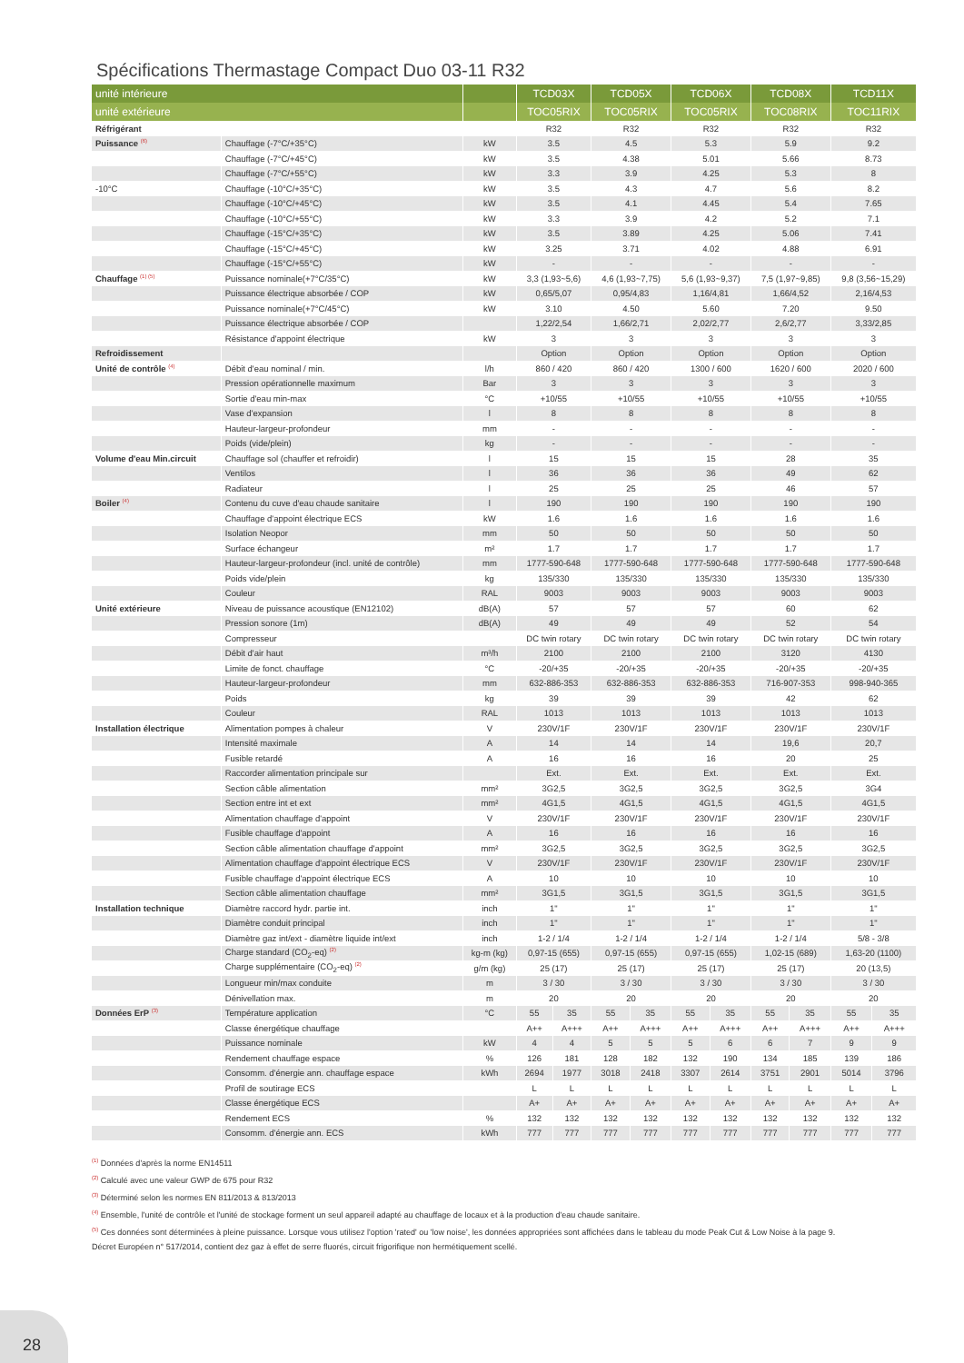Spécifications Thermastage Compact Duo 03-11 R32
| unité intérieure | | | TCD03X | | TCD05X | | TCD06X | | TCD08X | | TCD11X | |
| --- | --- | --- | --- | --- | --- | --- | --- | --- | --- | --- | --- | --- |
| unité extérieure | | | TOC05RIX | | TOC05RIX | | TOC05RIX | | TOC08RIX | | TOC11RIX | |
| Réfrigérant | | | R32 | | R32 | | R32 | | R32 | | R32 | |
| Puissance <sup>(6)</sup> | Chauffage (-7°C/+35°C) | kW | 3.5 | | 4.5 | | 5.3 | | 5.9 | | 9.2 | |
| | Chauffage (-7°C/+45°C) | kW | 3.5 | | 4.38 | | 5.01 | | 5.66 | | 8.73 | |
| | Chauffage (-7°C/+55°C) | kW | 3.3 | | 3.9 | | 4.25 | | 5.3 | | 8 | |
| -10°C | Chauffage (-10°C/+35°C) | kW | 3.5 | | 4.3 | | 4.7 | | 5.6 | | 8.2 | |
| | Chauffage (-10°C/+45°C) | kW | 3.5 | | 4.1 | | 4.45 | | 5.4 | | 7.65 | |
| | Chauffage (-10°C/+55°C) | kW | 3.3 | | 3.9 | | 4.2 | | 5.2 | | 7.1 | |
| | Chauffage (-15°C/+35°C) | kW | 3.5 | | 3.89 | | 4.25 | | 5.06 | | 7.41 | |
| | Chauffage (-15°C/+45°C) | kW | 3.25 | | 3.71 | | 4.02 | | 4.88 | | 6.91 | |
| | Chauffage (-15°C/+55°C) | kW | - | | - | | - | | - | | - | |
| Chauffage <sup>(1) (5)</sup> | Puissance nominale(+7°C/35°C) | kW | 3,3 (1,93~5,6) | | 4,6 (1,93~7,75) | | 5,6 (1,93~9,37) | | 7,5 (1,97~9,85) | | 9,8 (3,56~15,29) | |
| | Puissance électrique absorbée / COP | kW | 0,65/5,07 | | 0,95/4,83 | | 1,16/4,81 | | 1,66/4,52 | | 2,16/4,53 | |
| | Puissance nominale(+7°C/45°C) | kW | 3.10 | | 4.50 | | 5.60 | | 7.20 | | 9.50 | |
| | Puissance électrique absorbée / COP | | 1,22/2,54 | | 1,66/2,71 | | 2,02/2,77 | | 2,6/2,77 | | 3,33/2,85 | |
| | Résistance d'appoint électrique | kW | 3 | | 3 | | 3 | | 3 | | 3 | |
| Refroidissement | | | Option | | Option | | Option | | Option | | Option | |
| Unité de contrôle <sup>(4)</sup> | Débit d'eau nominal / min. | l/h | 860 / 420 | | 860 / 420 | | 1300 / 600 | | 1620 / 600 | | 2020 / 600 | |
| | Pression opérationnelle maximum | Bar | 3 | | 3 | | 3 | | 3 | | 3 | |
| | Sortie d'eau min-max | °C | +10/55 | | +10/55 | | +10/55 | | +10/55 | | +10/55 | |
| | Vase d'expansion | l | 8 | | 8 | | 8 | | 8 | | 8 | |
| | Hauteur-largeur-profondeur | mm | - | | - | | - | | - | | - | |
| | Poids (vide/plein) | kg | - | | - | | - | | - | | - | |
| Volume d'eau Min.circuit | Chauffage sol (chauffer et refroidir) | l | 15 | | 15 | | 15 | | 28 | | 35 | |
| | Ventilos | l | 36 | | 36 | | 36 | | 49 | | 62 | |
| | Radiateur | l | 25 | | 25 | | 25 | | 46 | | 57 | |
| Boiler <sup>(4)</sup> | Contenu du cuve d'eau chaude sanitaire | l | 190 | | 190 | | 190 | | 190 | | 190 | |
| | Chauffage d'appoint électrique ECS | kW | 1.6 | | 1.6 | | 1.6 | | 1.6 | | 1.6 | |
| | Isolation Neopor | mm | 50 | | 50 | | 50 | | 50 | | 50 | |
| | Surface échangeur | m² | 1.7 | | 1.7 | | 1.7 | | 1.7 | | 1.7 | |
| | Hauteur-largeur-profondeur (incl. unité de contrôle) | mm | 1777-590-648 | | 1777-590-648 | | 1777-590-648 | | 1777-590-648 | | 1777-590-648 | |
| | Poids vide/plein | kg | 135/330 | | 135/330 | | 135/330 | | 135/330 | | 135/330 | |
| | Couleur | RAL | 9003 | | 9003 | | 9003 | | 9003 | | 9003 | |
| Unité extérieure | Niveau de puissance acoustique (EN12102) | dB(A) | 57 | | 57 | | 57 | | 60 | | 62 | |
| | Pression sonore (1m) | dB(A) | 49 | | 49 | | 49 | | 52 | | 54 | |
| | Compresseur | | DC twin rotary | | DC twin rotary | | DC twin rotary | | DC twin rotary | | DC twin rotary | |
| | Débit d'air haut | m³/h | 2100 | | 2100 | | 2100 | | 3120 | | 4130 | |
| | Limite de fonct. chauffage | °C | -20/+35 | | -20/+35 | | -20/+35 | | -20/+35 | | -20/+35 | |
| | Hauteur-largeur-profondeur | mm | 632-886-353 | | 632-886-353 | | 632-886-353 | | 716-907-353 | | 998-940-365 | |
| | Poids | kg | 39 | | 39 | | 39 | | 42 | | 62 | |
| | Couleur | RAL | 1013 | | 1013 | | 1013 | | 1013 | | 1013 | |
| Installation électrique | Alimentation pompes à chaleur | V | 230V/1F | | 230V/1F | | 230V/1F | | 230V/1F | | 230V/1F | |
| | Intensité maximale | A | 14 | | 14 | | 14 | | 19,6 | | 20,7 | |
| | Fusible retardé | A | 16 | | 16 | | 16 | | 20 | | 25 | |
| | Raccorder alimentation principale sur | | Ext. | | Ext. | | Ext. | | Ext. | | Ext. | |
| | Section câble alimentation | mm² | 3G2,5 | | 3G2,5 | | 3G2,5 | | 3G2,5 | | 3G4 | |
| | Section entre int et ext | mm² | 4G1,5 | | 4G1,5 | | 4G1,5 | | 4G1,5 | | 4G1,5 | |
| | Alimentation chauffage d'appoint | V | 230V/1F | | 230V/1F | | 230V/1F | | 230V/1F | | 230V/1F | |
| | Fusible chauffage d'appoint | A | 16 | | 16 | | 16 | | 16 | | 16 | |
| | Section câble alimentation chauffage d'appoint | mm² | 3G2,5 | | 3G2,5 | | 3G2,5 | | 3G2,5 | | 3G2,5 | |
| | Alimentation chauffage d'appoint électrique ECS | V | 230V/1F | | 230V/1F | | 230V/1F | | 230V/1F | | 230V/1F | |
| | Fusible chauffage d'appoint électrique ECS | A | 10 | | 10 | | 10 | | 10 | | 10 | |
| | Section câble alimentation chauffage | mm² | 3G1,5 | | 3G1,5 | | 3G1,5 | | 3G1,5 | | 3G1,5 | |
| Installation technique | Diamètre raccord hydr. partie int. | inch | 1" | | 1" | | 1" | | 1" | | 1" | |
| | Diamètre conduit principal | inch | 1" | | 1" | | 1" | | 1" | | 1" | |
| | Diamètre gaz int/ext - diamètre liquide int/ext | inch | 1-2 / 1/4 | | 1-2 / 1/4 | | 1-2 / 1/4 | | 1-2 / 1/4 | | 5/8 - 3/8 | |
| | Charge standard (CO<sub>2</sub>-eq) <sup>(2)</sup> | kg-m (kg) | 0,97-15 (655) | | 0,97-15 (655) | | 0,97-15 (655) | | 1,02-15 (689) | | 1,63-20 (1100) | |
| | Charge supplémentaire (CO<sub>2</sub>-eq) <sup>(2)</sup> | g/m (kg) | 25 (17) | | 25 (17) | | 25 (17) | | 25 (17) | | 20 (13,5) | |
| | Longueur min/max conduite | m | 3 / 30 | | 3 / 30 | | 3 / 30 | | 3 / 30 | | 3 / 30 | |
| | Dénivellation max. | m | 20 | | 20 | | 20 | | 20 | | 20 | |
| Données ErP <sup>(3)</sup> | Température application | °C | 55 | 35 | 55 | 35 | 55 | 35 | 55 | 35 | 55 | 35 |
| | Classe énergétique chauffage | | A++ | A+++ | A++ | A+++ | A++ | A+++ | A++ | A+++ | A++ | A+++ |
| | Puissance nominale | kW | 4 | 4 | 5 | 5 | 5 | 6 | 6 | 7 | 9 | 9 |
| | Rendement chauffage espace | % | 126 | 181 | 128 | 182 | 132 | 190 | 134 | 185 | 139 | 186 |
| | Consomm. d'énergie ann. chauffage espace | kWh | 2694 | 1977 | 3018 | 2418 | 3307 | 2614 | 3751 | 2901 | 5014 | 3796 |
| | Profil de soutirage ECS | | L | L | L | L | L | L | L | L | L | L |
| | Classe énergétique ECS | | A+ | A+ | A+ | A+ | A+ | A+ | A+ | A+ | A+ | A+ |
| | Rendement ECS | % | 132 | 132 | 132 | 132 | 132 | 132 | 132 | 132 | 132 | 132 |
| | Consomm. d'énergie ann. ECS | kWh | 777 | 777 | 777 | 777 | 777 | 777 | 777 | 777 | 777 | 777 |
<sup>(1)</sup> Données d'après la norme EN14511
<sup>(2)</sup> Calculé avec une valeur GWP de 675 pour R32
<sup>(3)</sup> Déterminé selon les normes EN 811/2013 & 813/2013
<sup>(4)</sup> Ensemble, l'unité de contrôle et l'unité de stockage forment un seul appareil adapté au chauffage de locaux et à la production d'eau chaude sanitaire.
<sup>(5)</sup> Ces données sont déterminées à pleine puissance. Lorsque vous utilisez l'option 'rated' ou 'low noise', les données appropriées sont affichées dans le tableau du mode Peak Cut & Low Noise à la page 9.
Décret Européen n° 517/2014, contient dez gaz à effet de serre fluorés, circuit frigorifique non hermétiquement scellé.
28